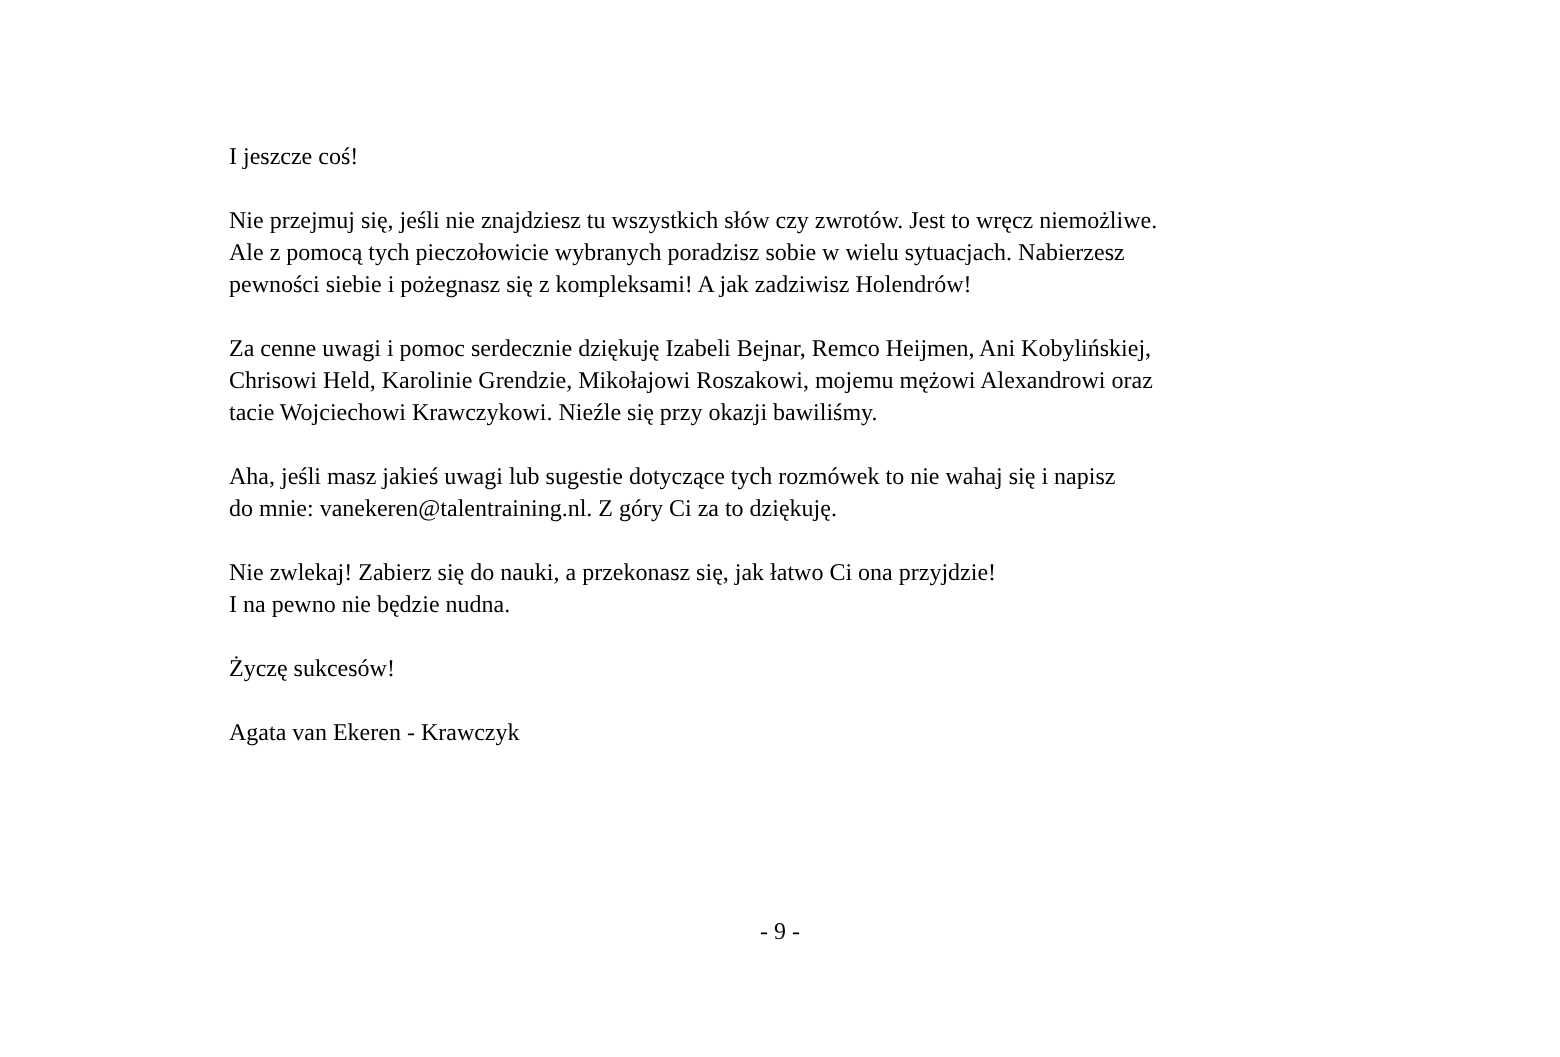I jeszcze coś!
Nie przejmuj się, jeśli nie znajdziesz tu wszystkich słów czy zwrotów. Jest to wręcz niemożliwe.
Ale z pomocą tych pieczołowicie wybranych poradzisz sobie w wielu sytuacjach. Nabierzesz
pewności siebie i pożegnasz się z kompleksami! A jak zadziwisz Holendrów!
Za cenne uwagi i pomoc serdecznie dziękuję Izabeli Bejnar, Remco Heijmen, Ani Kobylińskiej,
Chrisowi Held, Karolinie Grendzie, Mikołajowi Roszakowi, mojemu mężowi Alexandrowi oraz
tacie Wojciechowi Krawczykowi. Nieźle się przy okazji bawiliśmy.
Aha, jeśli masz jakieś uwagi lub sugestie dotyczące tych rozmówek to nie wahaj się i napisz
do mnie: vanekeren@talentraining.nl. Z góry Ci za to dziękuję.
Nie zwlekaj! Zabierz się do nauki, a przekonasz się, jak łatwo Ci ona przyjdzie!
I na pewno nie będzie nudna.
Życzę sukcesów!
Agata van Ekeren - Krawczyk
- 9 -